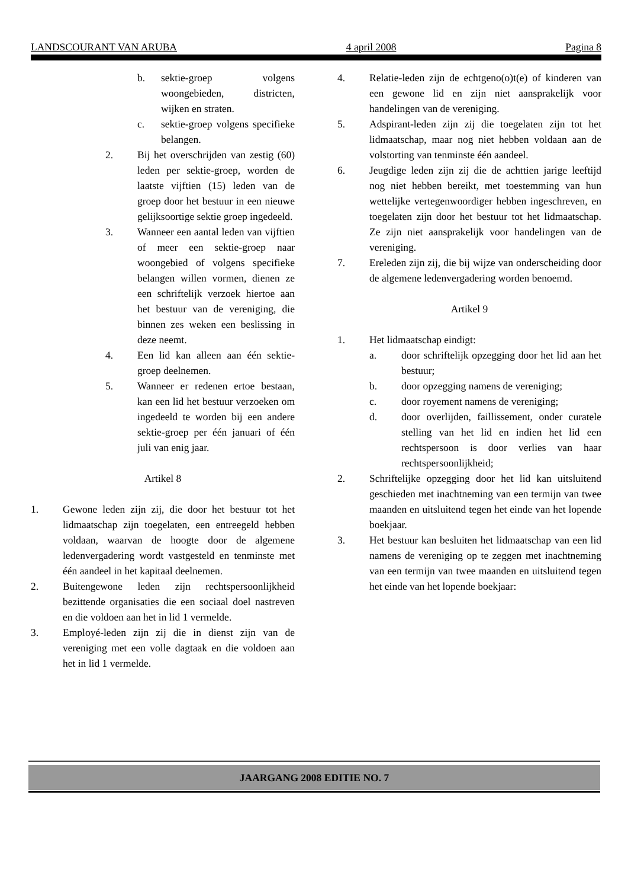LANDSCOURANT VAN ARUBA 4 april 2008 Pagina 8
b. sektie-groep volgens woongebieden, districten, wijken en straten.
c. sektie-groep volgens specifieke belangen.
2. Bij het overschrijden van zestig (60) leden per sektie-groep, worden de laatste vijftien (15) leden van de groep door het bestuur in een nieuwe gelijksoortige sektie groep ingedeeld.
3. Wanneer een aantal leden van vijftien of meer een sektie-groep naar woongebied of volgens specifieke belangen willen vormen, dienen ze een schriftelijk verzoek hiertoe aan het bestuur van de vereniging, die binnen zes weken een beslissing in deze neemt.
4. Een lid kan alleen aan één sektie-groep deelnemen.
5. Wanneer er redenen ertoe bestaan, kan een lid het bestuur verzoeken om ingedeeld te worden bij een andere sektie-groep per één januari of één juli van enig jaar.
Artikel 8
1. Gewone leden zijn zij, die door het bestuur tot het lidmaatschap zijn toegelaten, een entreegeld hebben voldaan, waarvan de hoogte door de algemene ledenvergadering wordt vastgesteld en tenminste met één aandeel in het kapitaal deelnemen.
2. Buitengewone leden zijn rechtspersoonlijkheid bezittende organisaties die een sociaal doel nastreven en die voldoen aan het in lid 1 vermelde.
3. Employé-leden zijn zij die in dienst zijn van de vereniging met een volle dagtaak en die voldoen aan het in lid 1 vermelde.
4. Relatie-leden zijn de echtgeno(o)t(e) of kinderen van een gewone lid en zijn niet aansprakelijk voor handelingen van de vereniging.
5. Adspirant-leden zijn zij die toegelaten zijn tot het lidmaatschap, maar nog niet hebben voldaan aan de volstorting van tenminste één aandeel.
6. Jeugdige leden zijn zij die de achttien jarige leeftijd nog niet hebben bereikt, met toestemming van hun wettelijke vertegenwoordiger hebben ingeschreven, en toegelaten zijn door het bestuur tot het lidmaatschap. Ze zijn niet aansprakelijk voor handelingen van de vereniging.
7. Ereleden zijn zij, die bij wijze van onderscheiding door de algemene ledenvergadering worden benoemd.
Artikel 9
1. Het lidmaatschap eindigt:
a. door schriftelijk opzegging door het lid aan het bestuur;
b. door opzegging namens de vereniging;
c. door royement namens de vereniging;
d. door overlijden, faillissement, onder curatele stelling van het lid en indien het lid een rechtspersoon is door verlies van haar rechtspersoonlijkheid;
2. Schriftelijke opzegging door het lid kan uitsluitend geschieden met inachtneming van een termijn van twee maanden en uitsluitend tegen het einde van het lopende boekjaar.
3. Het bestuur kan besluiten het lidmaatschap van een lid namens de vereniging op te zeggen met inachtneming van een termijn van twee maanden en uitsluitend tegen het einde van het lopende boekjaar:
JAARGANG 2008 EDITIE NO. 7